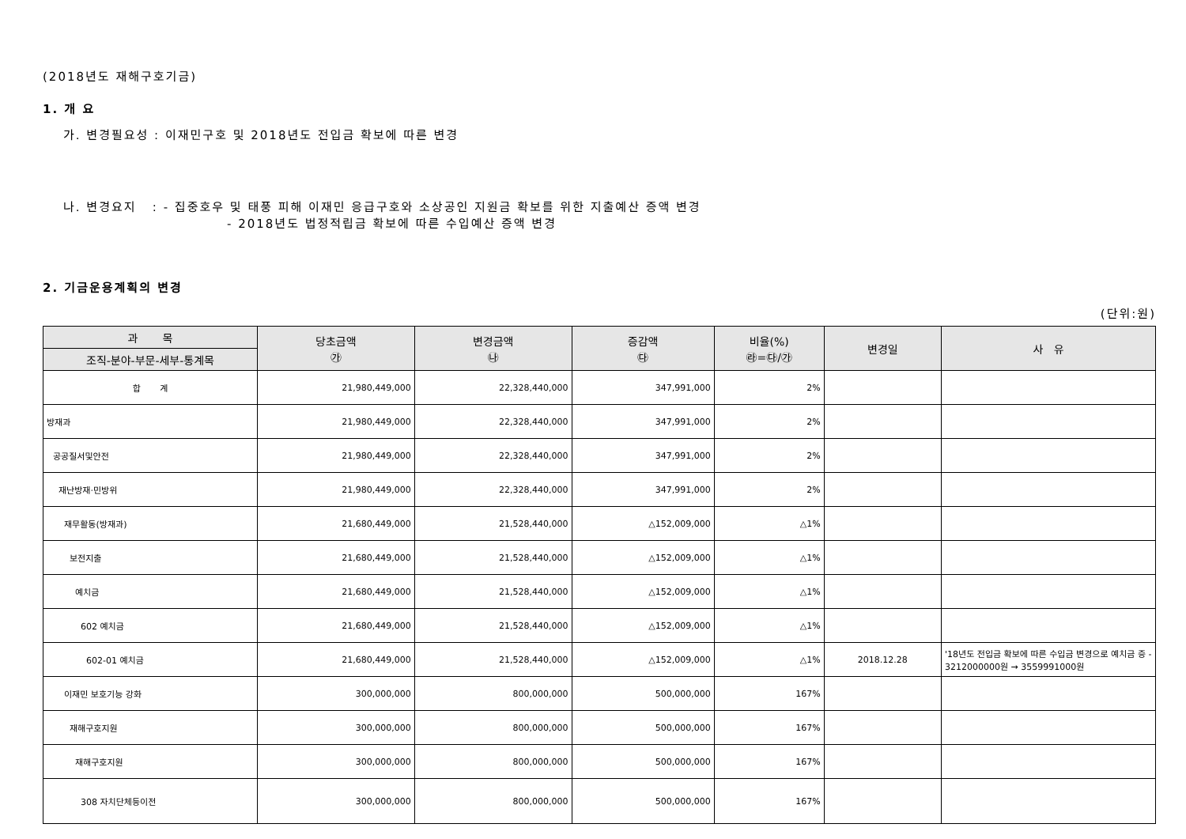(2018년도 재해구호기금)
1. 개 요
가. 변경필요성 : 이재민구호 및 2018년도 전입금 확보에 따른 변경
나. 변경요지 : - 집중호우 및 태풍 피해 이재민 응급구호와 소상공인 지원금 확보를 위한 지출예산 증액 변경
- 2018년도 법정적립금 확보에 따른 수입예산 증액 변경
2. 기금운용계획의 변경
(단위:원)
| 과 목 | 당초금액 ㉮ | 변경금액 ㉯ | 증감액 ㉰ | 비율(%) ㉱=㉰/㉮ | 변경일 | 사 유 |
| --- | --- | --- | --- | --- | --- | --- |
| 조직-분야-부문-세부-통계목 | | | | | | |
| 합 계 | 21,980,449,000 | 22,328,440,000 | 347,991,000 | 2% | | |
| 방재과 | 21,980,449,000 | 22,328,440,000 | 347,991,000 | 2% | | |
| 공공질서및안전 | 21,980,449,000 | 22,328,440,000 | 347,991,000 | 2% | | |
| 재난방재·민방위 | 21,980,449,000 | 22,328,440,000 | 347,991,000 | 2% | | |
| 재무활동(방재과) | 21,680,449,000 | 21,528,440,000 | △152,009,000 | △1% | | |
| 보전지출 | 21,680,449,000 | 21,528,440,000 | △152,009,000 | △1% | | |
| 예치금 | 21,680,449,000 | 21,528,440,000 | △152,009,000 | △1% | | |
| 602 예치금 | 21,680,449,000 | 21,528,440,000 | △152,009,000 | △1% | | |
| 602-01 예치금 | 21,680,449,000 | 21,528,440,000 | △152,009,000 | △1% | 2018.12.28 | '18년도 전입금 확보에 따른 수입금 변경으로 예치금 증 - 3212000000원 → 3559991000원 |
| 이재민 보호기능 강화 | 300,000,000 | 800,000,000 | 500,000,000 | 167% | | |
| 재해구호지원 | 300,000,000 | 800,000,000 | 500,000,000 | 167% | | |
| 재해구호지원 | 300,000,000 | 800,000,000 | 500,000,000 | 167% | | |
| 308 자치단체등이전 | 300,000,000 | 800,000,000 | 500,000,000 | 167% | | |